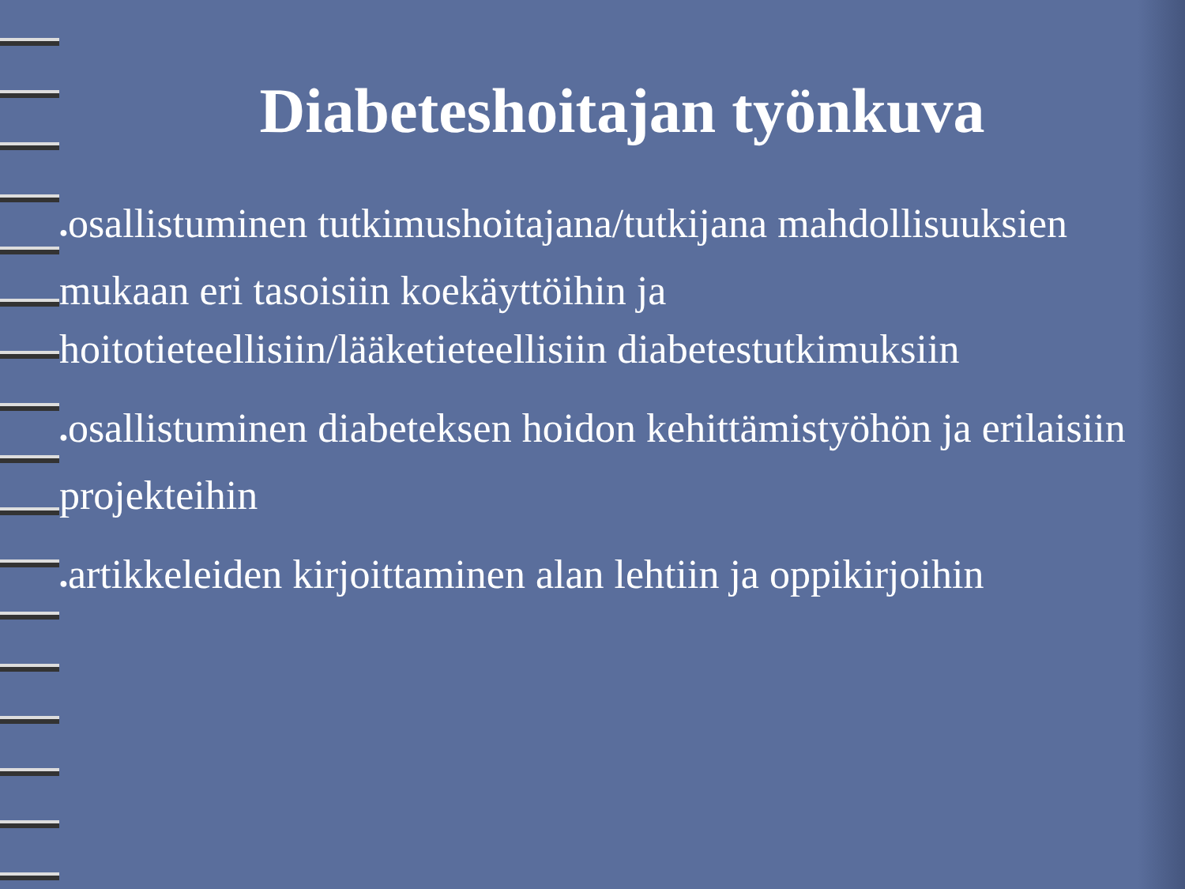Diabeteshoitajan työnkuva
●osallistuminen tutkimushoitajana/tutkijana mahdollisuuksien mukaan eri tasoisiin koekäyttöihin ja hoitotieteellisiin/lääketieteellisiin diabetestutkimuksiin
●osallistuminen diabeteksen hoidon kehittämistyöhön ja erilaisiin projekteihin
●artikkeleiden kirjoittaminen alan lehtiin ja oppikirjoihin